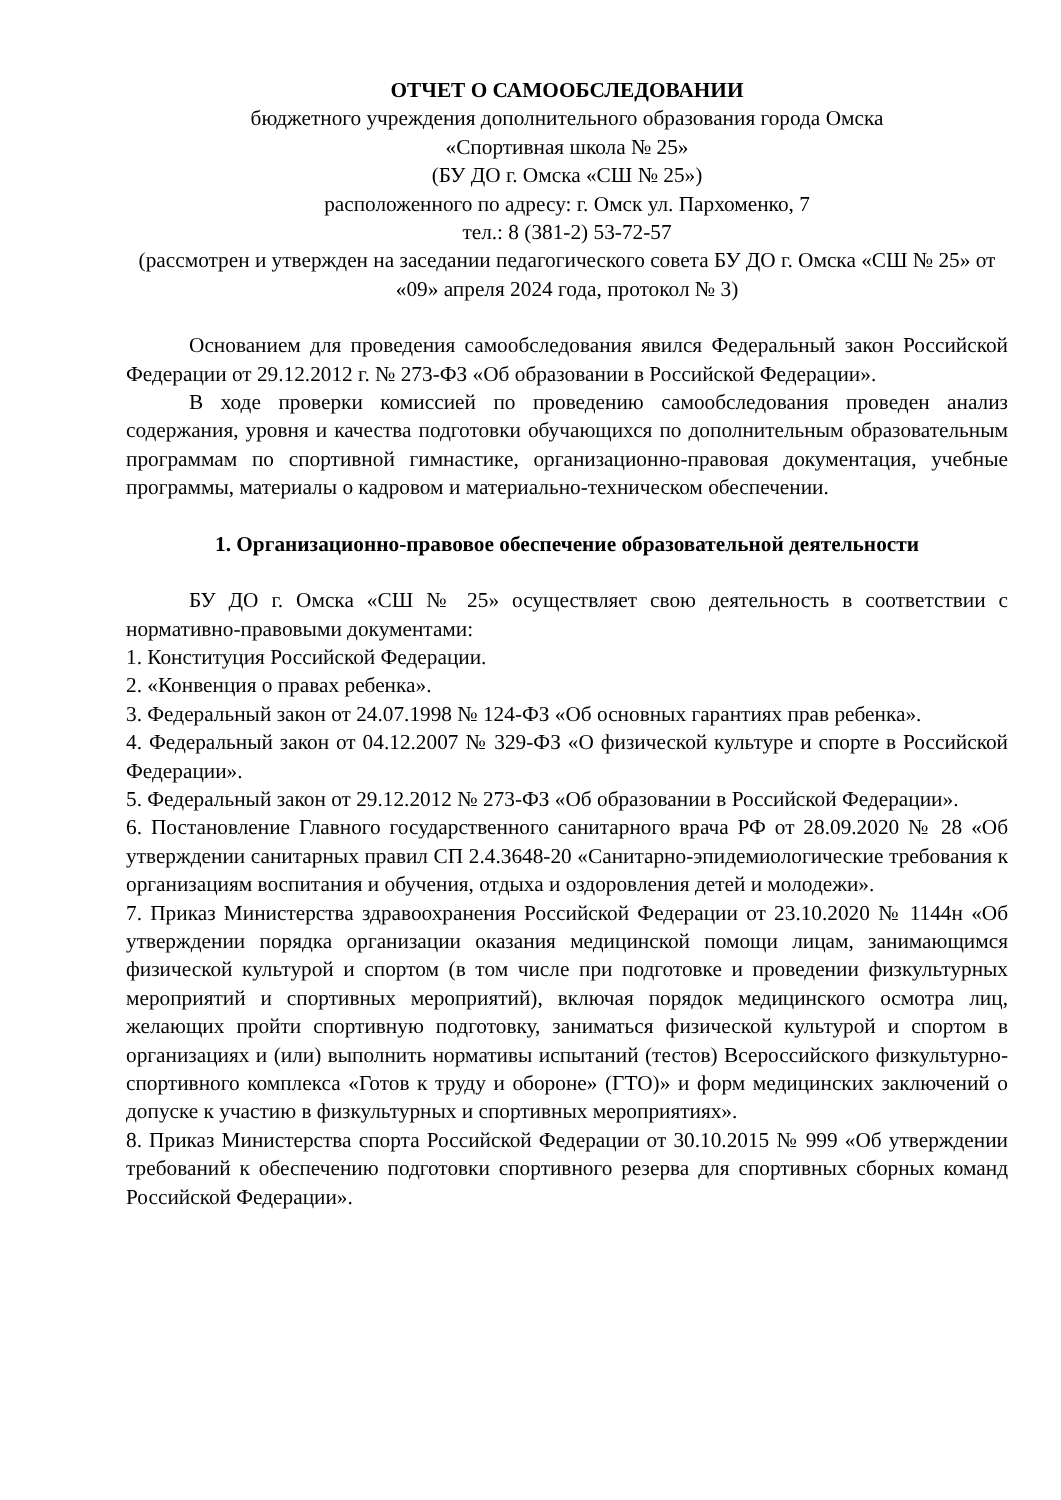ОТЧЕТ О САМООБСЛЕДОВАНИИ
бюджетного учреждения дополнительного образования города Омска
«Спортивная школа № 25»
(БУ ДО г. Омска «СШ № 25»)
расположенного по адресу: г. Омск ул. Пархоменко, 7
тел.: 8 (381-2) 53-72-57
(рассмотрен и утвержден на заседании педагогического совета БУ ДО г. Омска «СШ № 25» от «09» апреля 2024 года, протокол № 3)
Основанием для проведения самообследования явился Федеральный закон Российской Федерации от 29.12.2012 г. № 273-ФЗ «Об образовании в Российской Федерации».
В ходе проверки комиссией по проведению самообследования проведен анализ содержания, уровня и качества подготовки обучающихся по дополнительным образовательным программам по спортивной гимнастике, организационно-правовая документация, учебные программы, материалы о кадровом и материально-техническом обеспечении.
1. Организационно-правовое обеспечение образовательной деятельности
БУ ДО г. Омска «СШ № 25» осуществляет свою деятельность в соответствии с нормативно-правовыми документами:
1. Конституция Российской Федерации.
2. «Конвенция о правах ребенка».
3. Федеральный закон от 24.07.1998 № 124-ФЗ «Об основных гарантиях прав ребенка».
4. Федеральный закон от 04.12.2007 № 329-ФЗ «О физической культуре и спорте в Российской Федерации».
5. Федеральный закон от 29.12.2012 № 273-ФЗ «Об образовании в Российской Федерации».
6. Постановление Главного государственного санитарного врача РФ от 28.09.2020 № 28 «Об утверждении санитарных правил СП 2.4.3648-20 «Санитарно-эпидемиологические требования к организациям воспитания и обучения, отдыха и оздоровления детей и молодежи».
7. Приказ Министерства здравоохранения Российской Федерации от 23.10.2020 № 1144н «Об утверждении порядка организации оказания медицинской помощи лицам, занимающимся физической культурой и спортом (в том числе при подготовке и проведении физкультурных мероприятий и спортивных мероприятий), включая порядок медицинского осмотра лиц, желающих пройти спортивную подготовку, заниматься физической культурой и спортом в организациях и (или) выполнить нормативы испытаний (тестов) Всероссийского физкультурно-спортивного комплекса «Готов к труду и обороне» (ГТО)» и форм медицинских заключений о допуске к участию в физкультурных и спортивных мероприятиях».
8. Приказ Министерства спорта Российской Федерации от 30.10.2015 № 999 «Об утверждении требований к обеспечению подготовки спортивного резерва для спортивных сборных команд Российской Федерации».